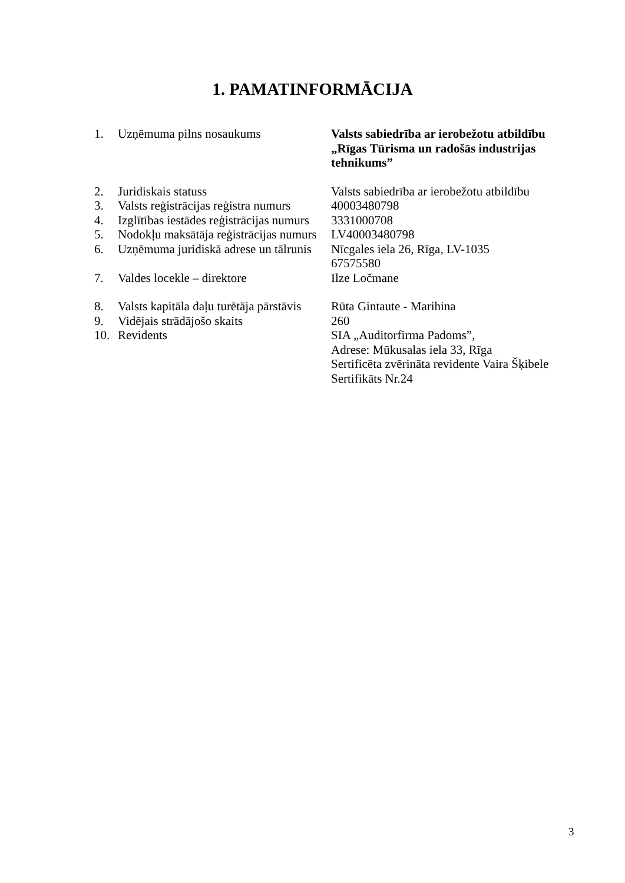1. PAMATINFORMĀCIJA
| 1. | Uzņēmuma pilns nosaukums | Valsts sabiedrība ar ierobežotu atbildību „Rīgas Tūrisma un radošās industrijas tehnikums” |
| 2. | Juridiskais statuss | Valsts sabiedrība ar ierobežotu atbildību |
| 3. | Valsts reģistrācijas reģistra numurs | 40003480798 |
| 4. | Izglītības iestādes reģistrācijas numurs | 3331000708 |
| 5. | Nodokļu maksātāja reģistrācijas numurs | LV40003480798 |
| 6. | Uzņēmuma juridiskā adrese un tālrunis | Nīcgales iela 26, Rīga, LV-1035 67575580 |
| 7. | Valdes locekle – direktore | Ilze Ločmane |
| 8. | Valsts kapitāla daļu turētāja pārstāvis | Rūta Gintaute - Marihina |
| 9. | Vidējais strādājošo skaits | 260 |
| 10. | Revidents | SIA „Auditorfirma Padoms”, Adrese: Mūkusalas iela 33, Rīga Sertificēta zvērināta revidente Vaira Šķibele Sertifikāts Nr.24 |
3